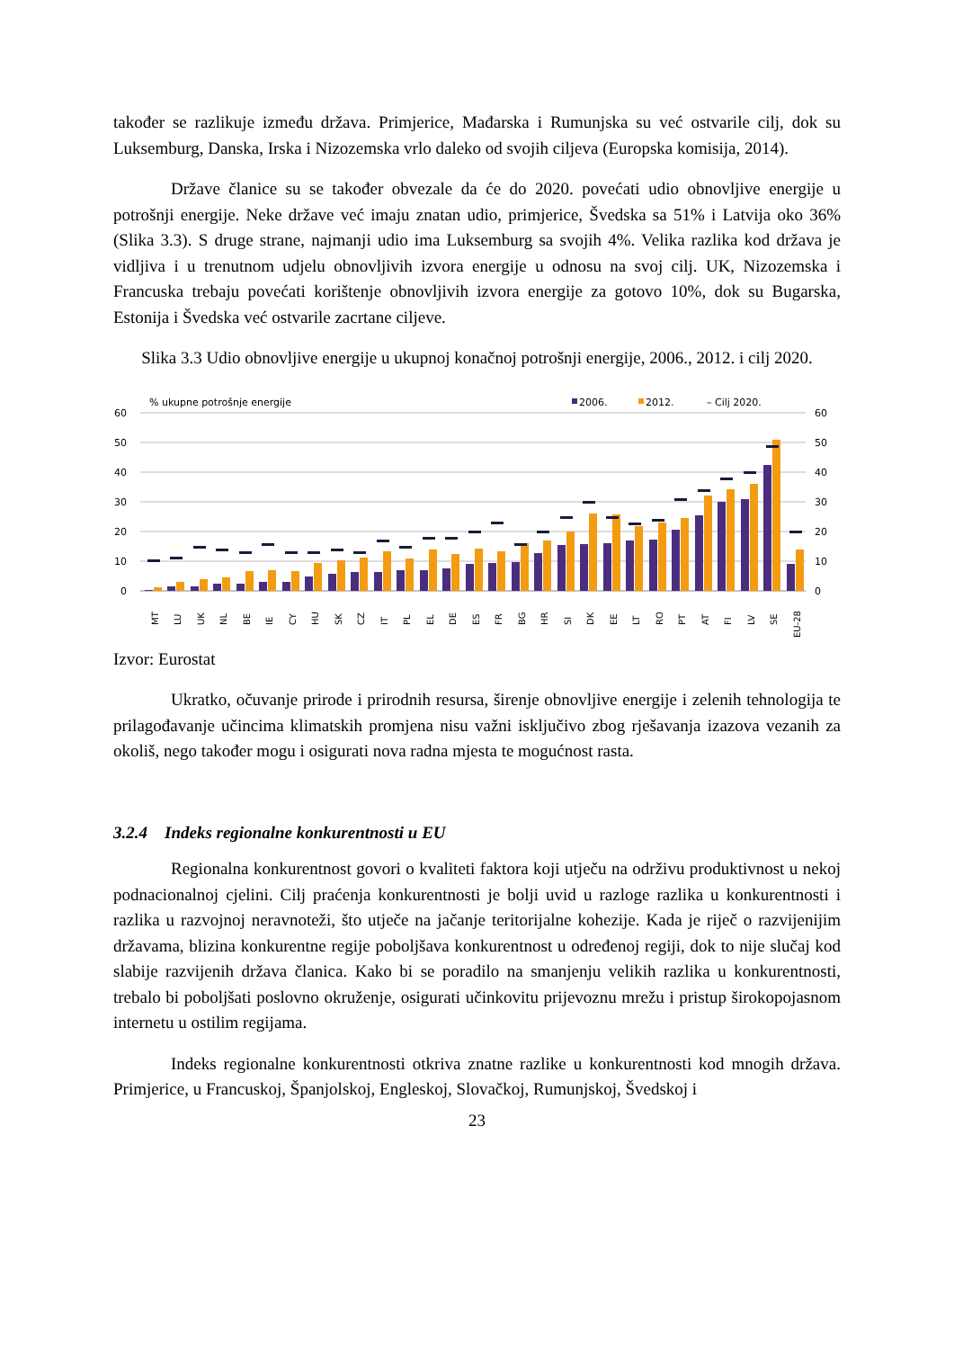također se razlikuje između država. Primjerice, Mađarska i Rumunjska su već ostvarile cilj, dok su Luksemburg, Danska, Irska i Nizozemska vrlo daleko od svojih ciljeva (Europska komisija, 2014).
Države članice su se također obvezale da će do 2020. povećati udio obnovljive energije u potrošnji energije. Neke države već imaju znatan udio, primjerice, Švedska sa 51% i Latvija oko 36% (Slika 3.3). S druge strane, najmanji udio ima Luksemburg sa svojih 4%. Velika razlika kod država je vidljiva i u trenutnom udjelu obnovljivih izvora energije u odnosu na svoj cilj. UK, Nizozemska i Francuska trebaju povećati korištenje obnovljivih izvora energije za gotovo 10%, dok su Bugarska, Estonija i Švedska već ostvarile zacrtane ciljeve.
Slika 3.3 Udio obnovljive energije u ukupnoj konačnoj potrošnji energije, 2006., 2012. i cilj 2020.
% ukupne potrošnje energije
2006.
2012.
– Cilj 2020.
60
50
40
30
20
10
0
60
50
40
30
20
10
0
MT
LU
UK
NL
BE
IE
CY
HU
SK
CZ
IT
PL
EL
DE
ES
FR
BG
HR
SI
DK
EE
LT
RO
PT
AT
FI
LV
SE
EU-28
Izvor: Eurostat
Ukratko, očuvanje prirode i prirodnih resursa, širenje obnovljive energije i zelenih tehnologija te prilagođavanje učincima klimatskih promjena nisu važni isključivo zbog rješavanja izazova vezanih za okoliš, nego također mogu i osigurati nova radna mjesta te mogućnost rasta.
3.2.4 Indeks regionalne konkurentnosti u EU
Regionalna konkurentnost govori o kvaliteti faktora koji utječu na održivu produktivnost u nekoj podnacionalnoj cjelini. Cilj praćenja konkurentnosti je bolji uvid u razloge razlika u konkurentnosti i razlika u razvojnoj neravnoteži, što utječe na jačanje teritorijalne kohezije. Kada je riječ o razvijenijim državama, blizina konkurentne regije poboljšava konkurentnost u određenoj regiji, dok to nije slučaj kod slabije razvijenih država članica. Kako bi se poradilo na smanjenju velikih razlika u konkurentnosti, trebalo bi poboljšati poslovno okruženje, osigurati učinkovitu prijevoznu mrežu i pristup širokopojasnom internetu u ostilim regijama.
Indeks regionalne konkurentnosti otkriva znatne razlike u konkurentnosti kod mnogih država. Primjerice, u Francuskoj, Španjolskoj, Engleskoj, Slovačkoj, Rumunjskoj, Švedskoj i
23